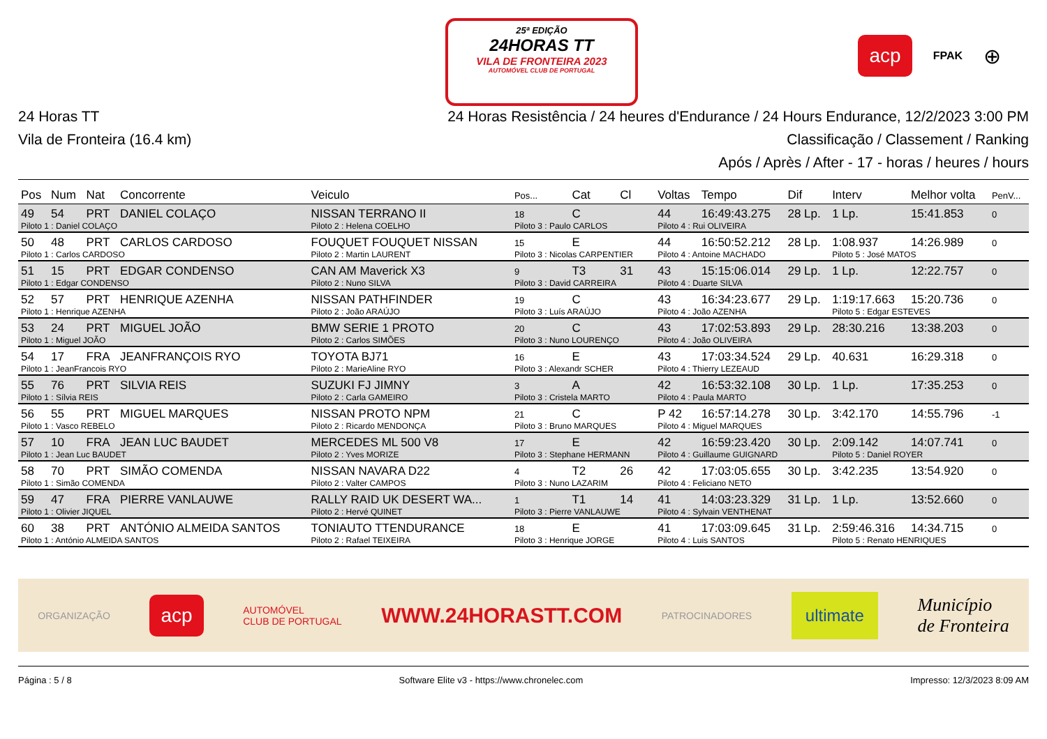25ª EDIÇÃO
24HORAS TT
VILA DE FRONTEIRA 2023
AUTOMÓVEL CLUB DE PORTUGAL
acp FPAK ⊕
24 Horas TT
Vila de Fronteira (16.4 km)
24 Horas Resistência / 24 heures d'Endurance / 24 Hours Endurance, 12/2/2023 3:00 PM
Classificação / Classement / Ranking
Após / Après / After - 17 - horas / heures / hours
| Pos | Num | Nat | Concorrente | Veiculo | Pos... | Cat | Cl | Voltas | Tempo | Dif | Interv | Melhor volta | PenV... |
| --- | --- | --- | --- | --- | --- | --- | --- | --- | --- | --- | --- | --- | --- |
| 49 | 54 | PRT | DANIEL COLAÇO | NISSAN TERRANO II | 18 | C | | 44 | 16:49:43.275 | 28 Lp. | 1 Lp. | 15:41.853 | 0 |
| Piloto 1 : Daniel COLAÇO | | | | Piloto 2 : Helena COELHO | Piloto 3 : Paulo CARLOS | | | Piloto 4 : Rui OLIVEIRA | | | | | |
| 50 | 48 | PRT | CARLOS CARDOSO | FOUQUET FOUQUET NISSAN | 15 | E | | 44 | 16:50:52.212 | 28 Lp. | 1:08.937 | 14:26.989 | 0 |
| Piloto 1 : Carlos CARDOSO | | | | Piloto 2 : Martin LAURENT | Piloto 3 : Nicolas CARPENTIER | | | Piloto 4 : Antoine MACHADO | | | Piloto 5 : José MATOS | | |
| 51 | 15 | PRT | EDGAR CONDENSO | CAN AM Maverick X3 | 9 | T3 | 31 | 43 | 15:15:06.014 | 29 Lp. | 1 Lp. | 12:22.757 | 0 |
| Piloto 1 : Edgar CONDENSO | | | | Piloto 2 : Nuno SILVA | Piloto 3 : David CARREIRA | | | Piloto 4 : Duarte SILVA | | | | | |
| 52 | 57 | PRT | HENRIQUE AZENHA | NISSAN PATHFINDER | 19 | C | | 43 | 16:34:23.677 | 29 Lp. | 1:19:17.663 | 15:20.736 | 0 |
| Piloto 1 : Henrique AZENHA | | | | Piloto 2 : João ARAÚJO | Piloto 3 : Luís ARAÚJO | | | Piloto 4 : João AZENHA | | | Piloto 5 : Edgar ESTEVES | | |
| 53 | 24 | PRT | MIGUEL JOÃO | BMW SERIE 1 PROTO | 20 | C | | 43 | 17:02:53.893 | 29 Lp. | 28:30.216 | 13:38.203 | 0 |
| Piloto 1 : Miguel JOÃO | | | | Piloto 2 : Carlos SIMÕES | Piloto 3 : Nuno LOURENÇO | | | Piloto 4 : João OLIVEIRA | | | | | |
| 54 | 17 | FRA | JEANFRANÇOIS RYO | TOYOTA BJ71 | 16 | E | | 43 | 17:03:34.524 | 29 Lp. | 40.631 | 16:29.318 | 0 |
| Piloto 1 : JeanFrancois RYO | | | | Piloto 2 : MarieAline RYO | Piloto 3 : Alexandr SCHER | | | Piloto 4 : Thierry LEZEAUD | | | | | |
| 55 | 76 | PRT | SILVIA REIS | SUZUKI FJ JIMNY | 3 | A | | 42 | 16:53:32.108 | 30 Lp. | 1 Lp. | 17:35.253 | 0 |
| Piloto 1 : Sílvia REIS | | | | Piloto 2 : Carla GAMEIRO | Piloto 3 : Cristela MARTO | | | Piloto 4 : Paula MARTO | | | | | |
| 56 | 55 | PRT | MIGUEL MARQUES | NISSAN PROTO NPM | 21 | C | | P 42 | 16:57:14.278 | 30 Lp. | 3:42.170 | 14:55.796 | -1 |
| Piloto 1 : Vasco REBELO | | | | Piloto 2 : Ricardo MENDONÇA | Piloto 3 : Bruno MARQUES | | | Piloto 4 : Miguel MARQUES | | | | | |
| 57 | 10 | FRA | JEAN LUC BAUDET | MERCEDES ML 500 V8 | 17 | E | | 42 | 16:59:23.420 | 30 Lp. | 2:09.142 | 14:07.741 | 0 |
| Piloto 1 : Jean Luc BAUDET | | | | Piloto 2 : Yves MORIZE | Piloto 3 : Stephane HERMANN | | | Piloto 4 : Guillaume GUIGNARD | | | Piloto 5 : Daniel ROYER | | |
| 58 | 70 | PRT | SIMÃO COMENDA | NISSAN NAVARA D22 | 4 | T2 | 26 | 42 | 17:03:05.655 | 30 Lp. | 3:42.235 | 13:54.920 | 0 |
| Piloto 1 : Simão COMENDA | | | | Piloto 2 : Valter CAMPOS | Piloto 3 : Nuno LAZARIM | | | Piloto 4 : Feliciano NETO | | | | | |
| 59 | 47 | FRA | PIERRE VANLAUWE | RALLY RAID UK DESERT WA... | 1 | T1 | 14 | 41 | 14:03:23.329 | 31 Lp. | 1 Lp. | 13:52.660 | 0 |
| Piloto 1 : Olivier JIQUEL | | | | Piloto 2 : Hervé QUINET | Piloto 3 : Pierre VANLAUWE | | | Piloto 4 : Sylvain VENTHENAT | | | | | |
| 60 | 38 | PRT | ANTÓNIO ALMEIDA SANTOS | TONIAUTO TTENDURANCE | 18 | E | | 41 | 17:03:09.645 | 31 Lp. | 2:59:46.316 | 14:34.715 | 0 |
| Piloto 1 : António ALMEIDA SANTOS | | | | Piloto 2 : Rafael TEIXEIRA | Piloto 3 : Henrique JORGE | | | Piloto 4 : Luis SANTOS | | | Piloto 5 : Renato HENRIQUES | | |
ORGANIZAÇÃO acp AUTOMÓVEL
CLUB DE PORTUGAL WWW.24HORASTT.COM PATROCINADORES ultimate Município
de Fronteira
Página : 5 / 8 Software Elite v3 - https://www.chronelec.com Impresso: 12/3/2023 8:09 AM